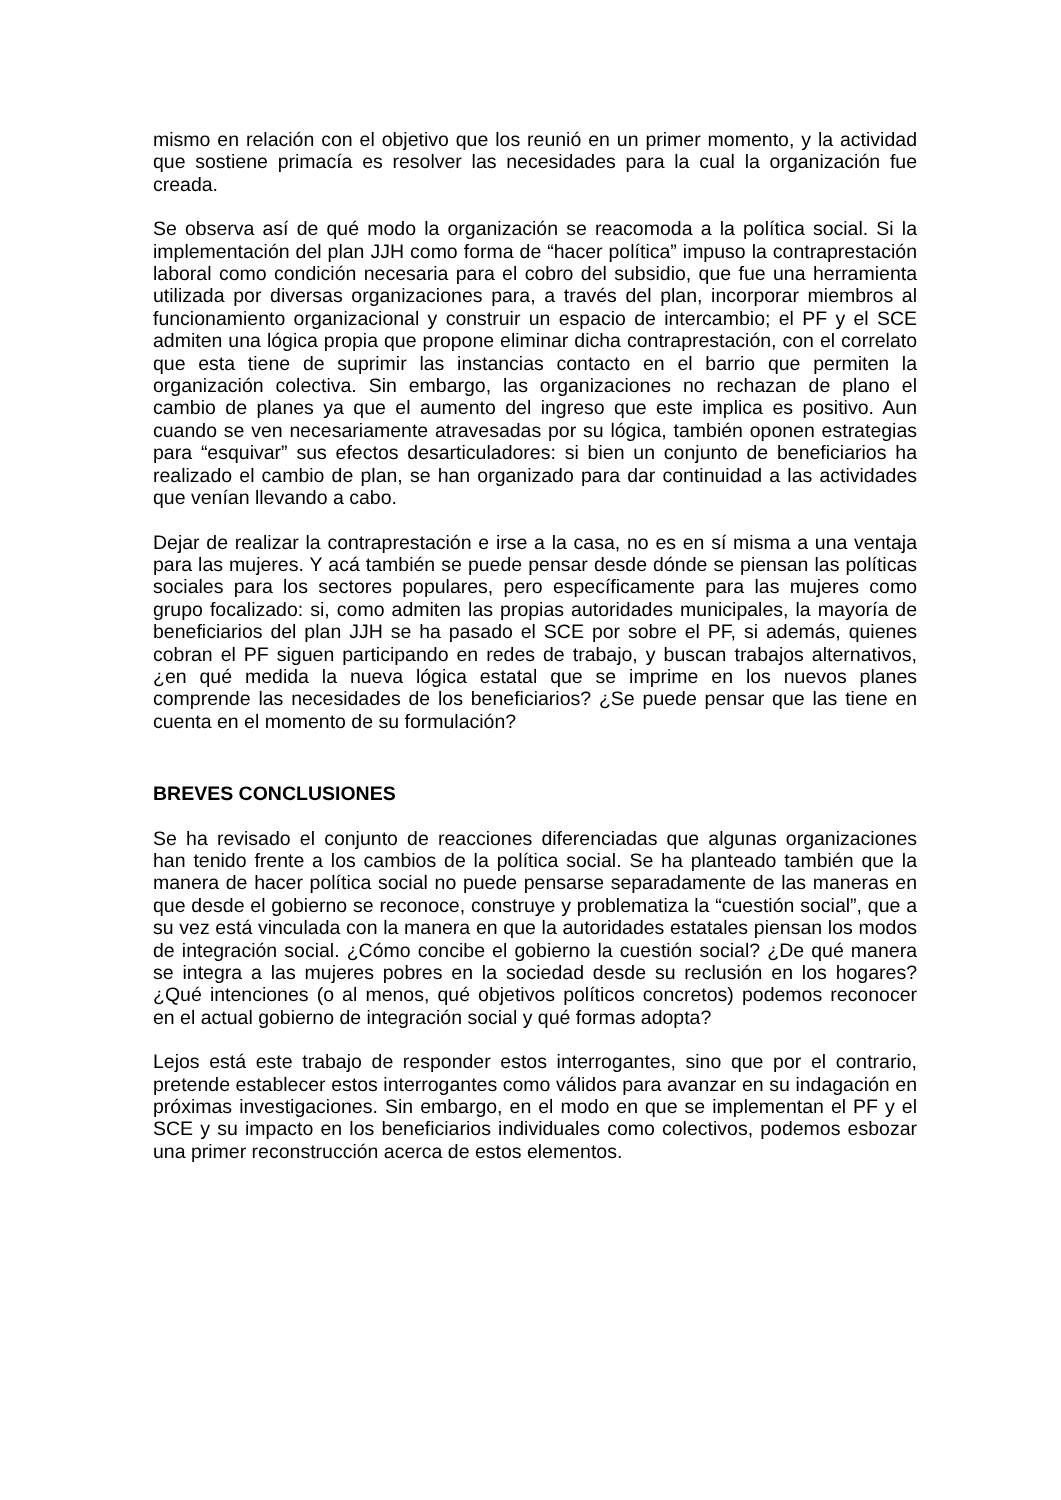mismo en relación con el objetivo que los reunió en un primer momento, y la actividad que sostiene primacía es resolver las necesidades para la cual la organización fue creada.
Se observa así de qué modo la organización se reacomoda a la política social. Si la implementación del plan JJH como forma de “hacer política” impuso la contraprestación laboral como condición necesaria para el cobro del subsidio, que fue una herramienta utilizada por diversas organizaciones para, a través del plan, incorporar miembros al funcionamiento organizacional y construir un espacio de intercambio; el PF y el SCE admiten una lógica propia que propone eliminar dicha contraprestación, con el correlato que esta tiene de suprimir las instancias contacto en el barrio que permiten la organización colectiva. Sin embargo, las organizaciones no rechazan de plano el cambio de planes ya que el aumento del ingreso que este implica es positivo. Aun cuando se ven necesariamente atravesadas por su lógica, también oponen estrategias para “esquivar” sus efectos desarticuladores: si bien un conjunto de beneficiarios ha realizado el cambio de plan, se han organizado para dar continuidad a las actividades que venían llevando a cabo.
Dejar de realizar la contraprestación e irse a la casa, no es en sí misma a una ventaja para las mujeres. Y acá también se puede pensar desde dónde se piensan las políticas sociales para los sectores populares, pero específicamente para las mujeres como grupo focalizado: si, como admiten las propias autoridades municipales, la mayoría de beneficiarios del plan JJH se ha pasado el SCE por sobre el PF, si además, quienes cobran el PF siguen participando en redes de trabajo, y buscan trabajos alternativos, ¿en qué medida la nueva lógica estatal que se imprime en los nuevos planes comprende las necesidades de los beneficiarios? ¿Se puede pensar que las tiene en cuenta en el momento de su formulación?
BREVES CONCLUSIONES
Se ha revisado el conjunto de reacciones diferenciadas que algunas organizaciones han tenido frente a los cambios de la política social. Se ha planteado también que la manera de hacer política social no puede pensarse separadamente de las maneras en que desde el gobierno se reconoce, construye y problematiza la “cuestión social”, que a su vez está vinculada con la manera en que la autoridades estatales piensan los modos de integración social. ¿Cómo concibe el gobierno la cuestión social? ¿De qué manera se integra a las mujeres pobres en la sociedad desde su reclusión en los hogares? ¿Qué intenciones (o al menos, qué objetivos políticos concretos) podemos reconocer en el actual gobierno de integración social y qué formas adopta?
Lejos está este trabajo de responder estos interrogantes, sino que por el contrario, pretende establecer estos interrogantes como válidos para avanzar en su indagación en próximas investigaciones. Sin embargo, en el modo en que se implementan el PF y el SCE y su impacto en los beneficiarios individuales como colectivos, podemos esbozar una primer reconstrucción acerca de estos elementos.